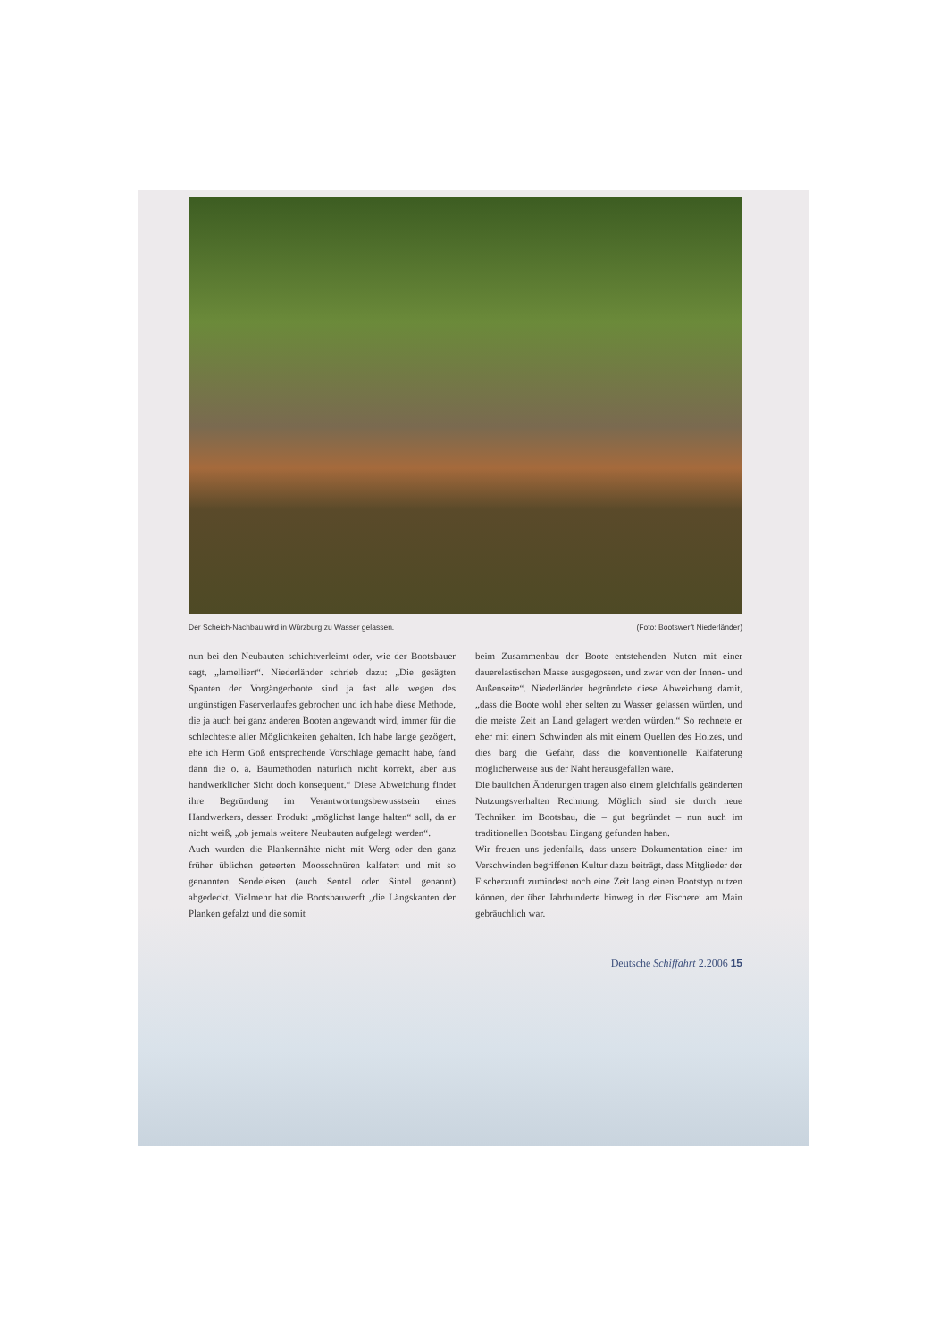Der Scheich-Nachbau wird in Würzburg zu Wasser gelassen. (Foto: Bootswerft Niederländer)
nun bei den Neubauten schichtverleimt oder, wie der Bootsbauer sagt, „lamelliert“. Niederländer schrieb dazu: „Die gesägten Spanten der Vorgängerboote sind ja fast alle wegen des ungünstigen Faserverlaufes gebrochen und ich habe diese Methode, die ja auch bei ganz anderen Booten angewandt wird, immer für die schlechteste aller Möglichkeiten gehalten. Ich habe lange gezögert, ehe ich Herrn Göß entsprechende Vorschläge gemacht habe, fand dann die o. a. Baumethoden natürlich nicht korrekt, aber aus handwerklicher Sicht doch konsequent.“ Diese Abweichung findet ihre Begründung im Verantwortungsbewusstsein eines Handwerkers, dessen Produkt „möglichst lange halten“ soll, da er nicht weiß, „ob jemals weitere Neubauten aufgelegt werden“.
Auch wurden die Plankennähte nicht mit Werg oder den ganz früher üblichen geteerten Moosschnüren kalfatert und mit so genannten Sendeleisen (auch Sentel oder Sintel genannt) abgedeckt. Vielmehr hat die Bootsbauwerft „die Längskanten der Planken gefalzt und die somit
beim Zusammenbau der Boote entstehenden Nuten mit einer dauerelastischen Masse ausgegossen, und zwar von der Innen- und Außenseite“. Niederländer begründete diese Abweichung damit, „dass die Boote wohl eher selten zu Wasser gelassen würden, und die meiste Zeit an Land gelagert werden würden.“ So rechnete er eher mit einem Schwinden als mit einem Quellen des Holzes, und dies barg die Gefahr, dass die konventionelle Kalfaterung möglicherweise aus der Naht herausgefallen wäre.
Die baulichen Änderungen tragen also einem gleichfalls geänderten Nutzungsverhalten Rechnung. Möglich sind sie durch neue Techniken im Bootsbau, die – gut begründet – nun auch im traditionellen Bootsbau Eingang gefunden haben.
Wir freuen uns jedenfalls, dass unsere Dokumentation einer im Verschwinden begriffenen Kultur dazu beiträgt, dass Mitglieder der Fischerzunft zumindest noch eine Zeit lang einen Bootstyp nutzen können, der über Jahrhunderte hinweg in der Fischerei am Main gebräuchlich war.
Deutsche Schiffahrt 2.2006 15